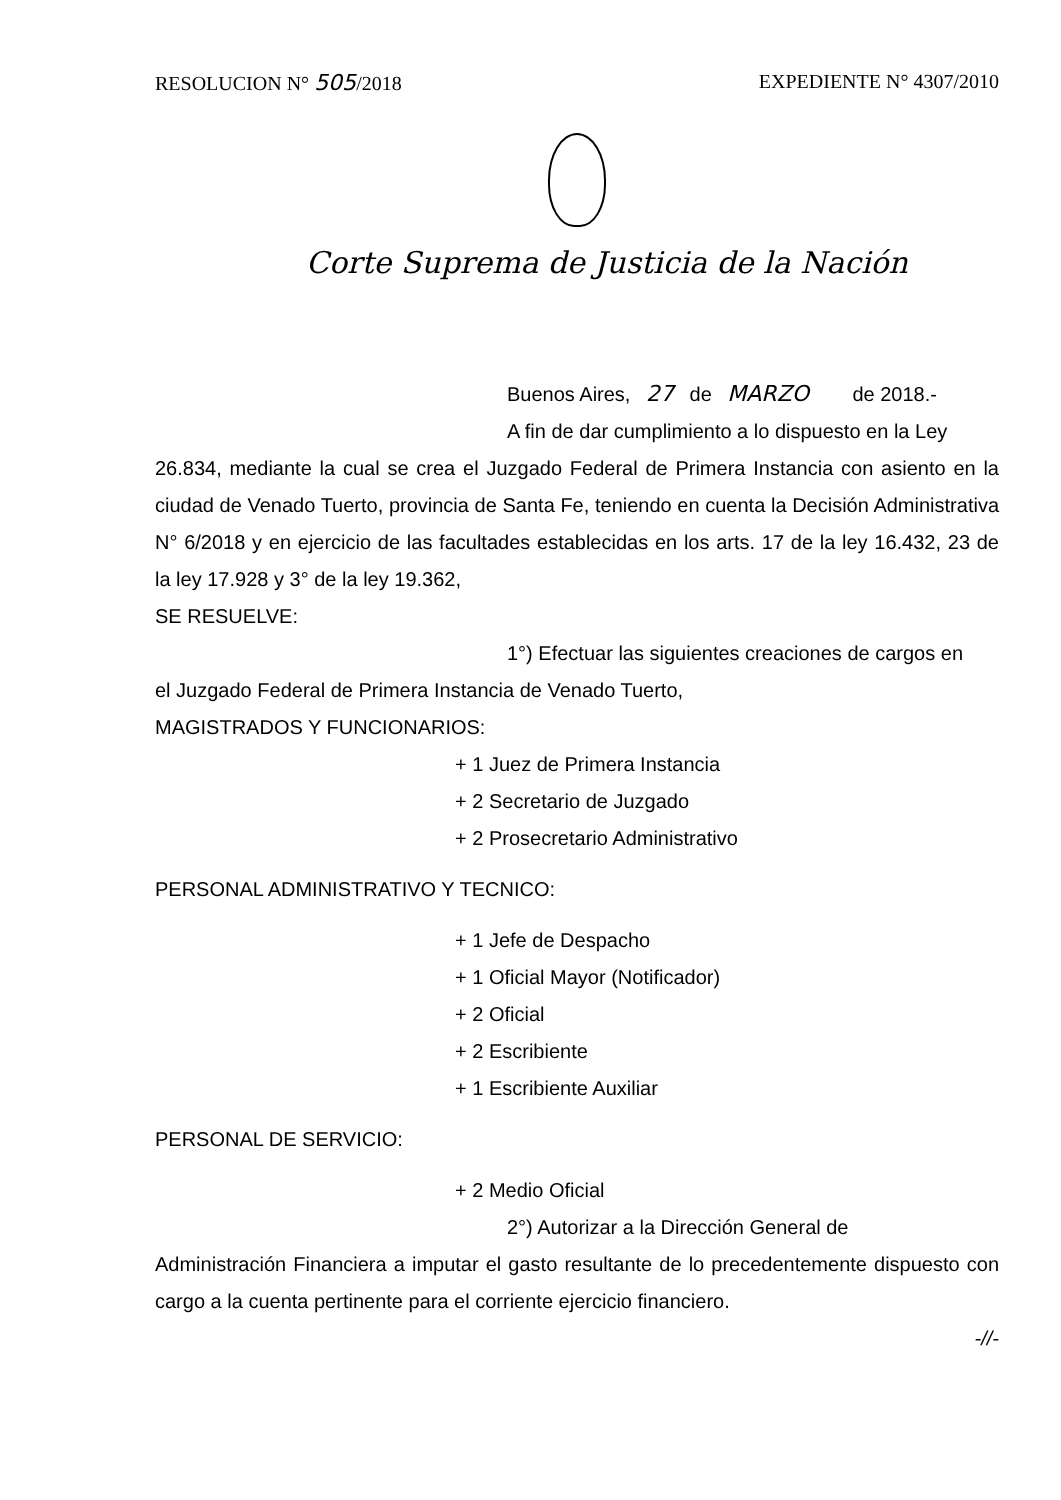RESOLUCION N° 505/2018 EXPEDIENTE N° 4307/2010
Corte Suprema de Justicia de la Nación
Buenos Aires, 27 de MARZO de 2018.-
A fin de dar cumplimiento a lo dispuesto en la Ley
26.834, mediante la cual se crea el Juzgado Federal de Primera Instancia con asiento en la ciudad de Venado Tuerto, provincia de Santa Fe, teniendo en cuenta la Decisión Administrativa N° 6/2018 y en ejercicio de las facultades establecidas en los arts. 17 de la ley 16.432, 23 de la ley 17.928 y 3° de la ley 19.362,
SE RESUELVE:
1°) Efectuar las siguientes creaciones de cargos en
el Juzgado Federal de Primera Instancia de Venado Tuerto,
MAGISTRADOS Y FUNCIONARIOS:
+ 1 Juez de Primera Instancia
+ 2 Secretario de Juzgado
+ 2 Prosecretario Administrativo
PERSONAL ADMINISTRATIVO Y TECNICO:
+ 1 Jefe de Despacho
+ 1 Oficial Mayor (Notificador)
+ 2 Oficial
+ 2 Escribiente
+ 1 Escribiente Auxiliar
PERSONAL DE SERVICIO:
+ 2 Medio Oficial
2°) Autorizar a la Dirección General de
Administración Financiera a imputar el gasto resultante de lo precedentemente dispuesto con cargo a la cuenta pertinente para el corriente ejercicio financiero.
-//-